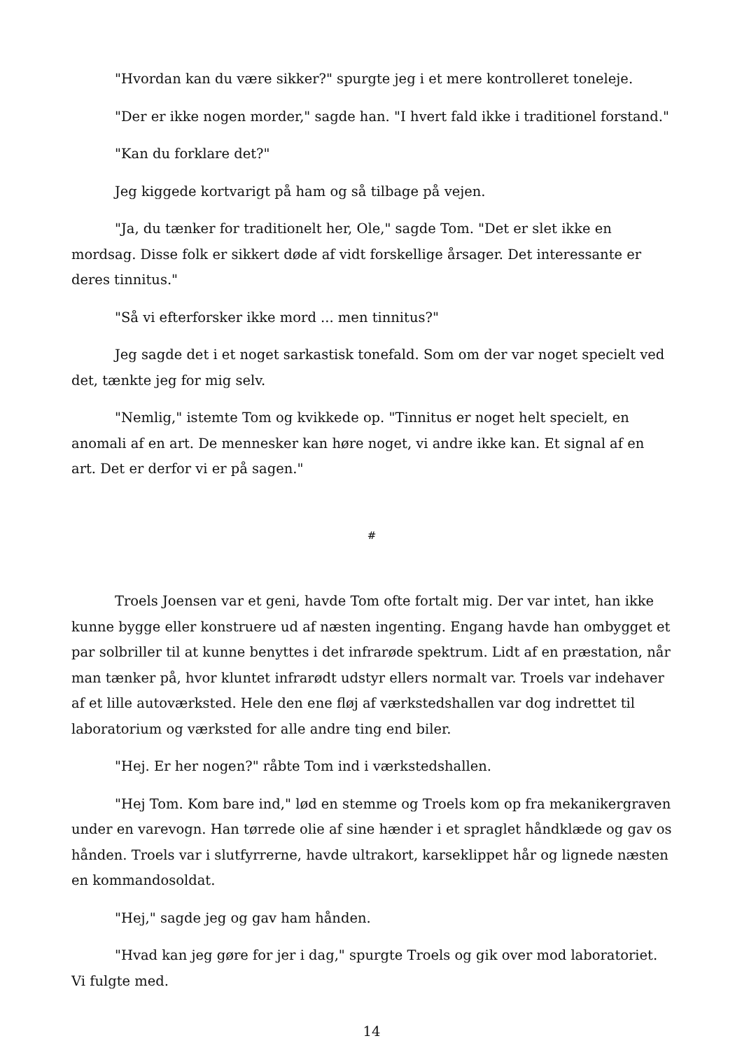"Hvordan kan du være sikker?" spurgte jeg i et mere kontrolleret toneleje.
"Der er ikke nogen morder," sagde han. "I hvert fald ikke i traditionel forstand."
"Kan du forklare det?"
Jeg kiggede kortvarigt på ham og så tilbage på vejen.
"Ja, du tænker for traditionelt her, Ole," sagde Tom. "Det er slet ikke en mordsag. Disse folk er sikkert døde af vidt forskellige årsager. Det interessante er deres tinnitus."
"Så vi efterforsker ikke mord ... men tinnitus?"
Jeg sagde det i et noget sarkastisk tonefald. Som om der var noget specielt ved det, tænkte jeg for mig selv.
"Nemlig," istemte Tom og kvikkede op. "Tinnitus er noget helt specielt, en anomali af en art. De mennesker kan høre noget, vi andre ikke kan. Et signal af en art. Det er derfor vi er på sagen."
#
Troels Joensen var et geni, havde Tom ofte fortalt mig. Der var intet, han ikke kunne bygge eller konstruere ud af næsten ingenting. Engang havde han ombygget et par solbriller til at kunne benyttes i det infrarøde spektrum. Lidt af en præstation, når man tænker på, hvor kluntet infrarødt udstyr ellers normalt var. Troels var indehaver af et lille autoværksted. Hele den ene fløj af værkstedshallen var dog indrettet til laboratorium og værksted for alle andre ting end biler.
"Hej. Er her nogen?" råbte Tom ind i værkstedshallen.
"Hej Tom. Kom bare ind," lød en stemme og Troels kom op fra mekanikergraven under en varevogn. Han tørrede olie af sine hænder i et spraglet håndklæde og gav os hånden. Troels var i slutfyrrerne, havde ultrakort, karseklippet hår og lignede næsten en kommandosoldat.
"Hej," sagde jeg og gav ham hånden.
"Hvad kan jeg gøre for jer i dag," spurgte Troels og gik over mod laboratoriet. Vi fulgte med.
14